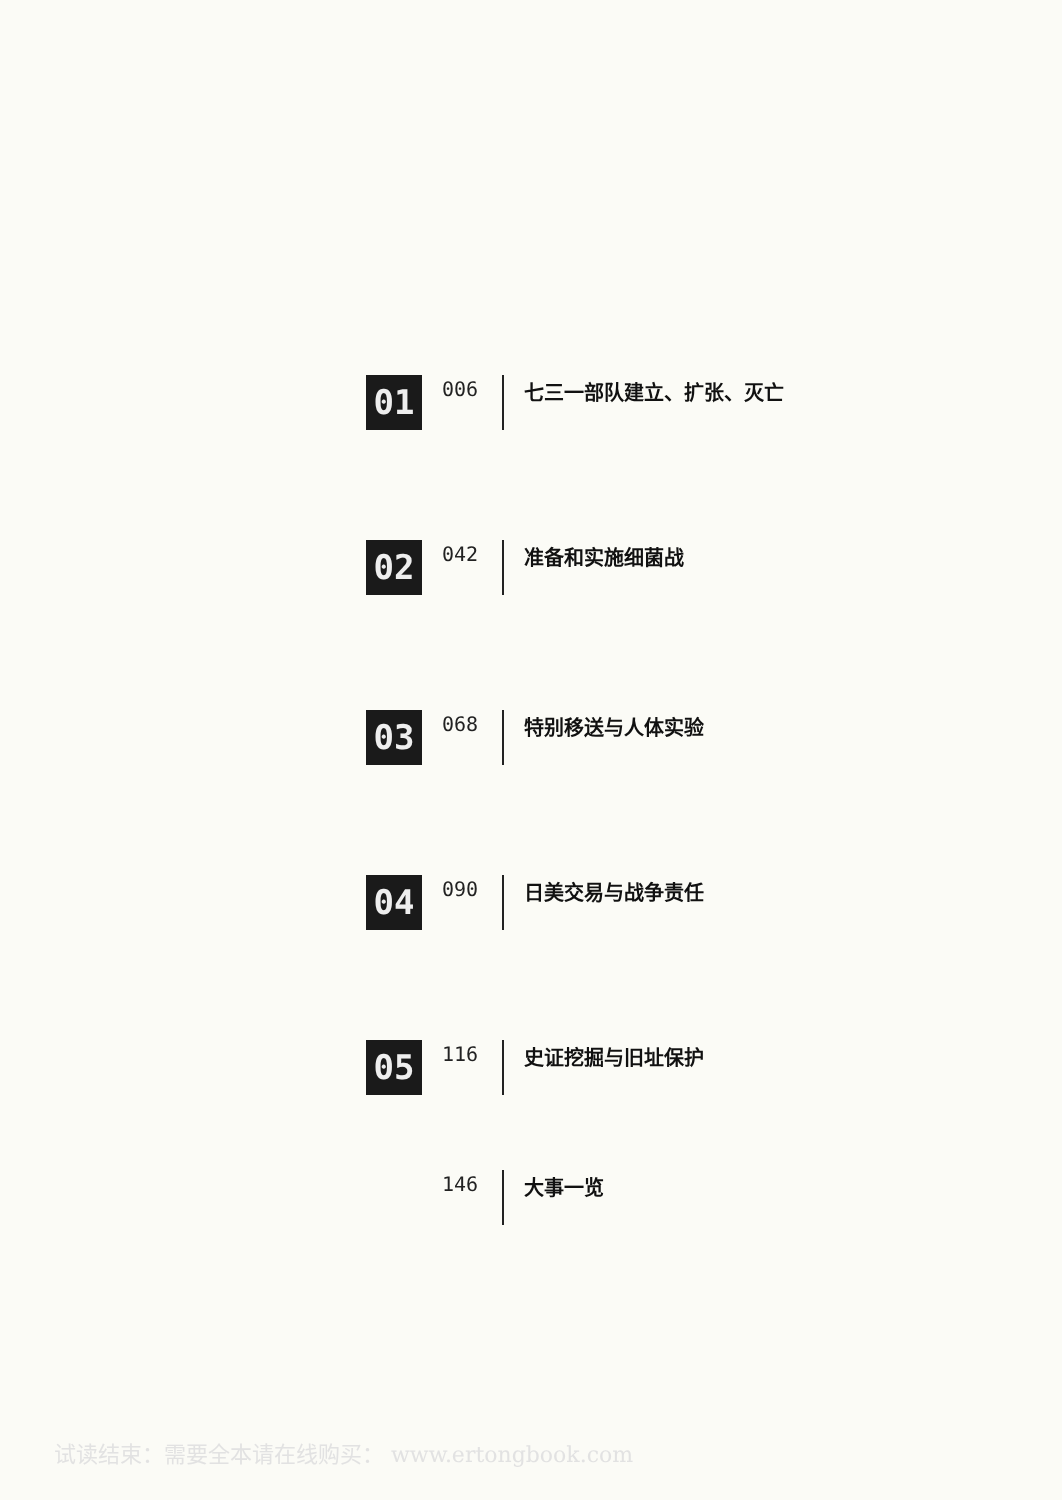01
006 七三一部队建立、扩张、灭亡
02
042 准备和实施细菌战
03
068 特别移送与人体实验
04
090 日美交易与战争责任
05
116 史证挖掘与旧址保护
146 大事一览
试读结束：需要全本请在线购买： www.ertongbook.com